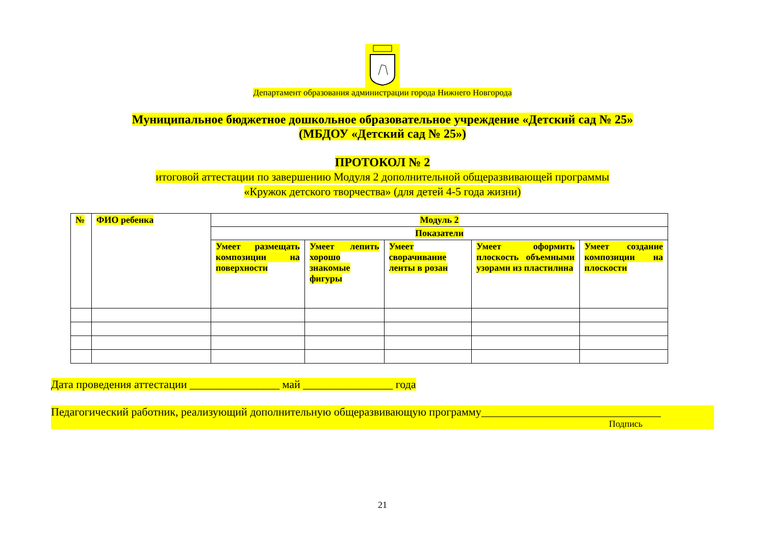Департамент образования администрации города Нижнего Новгорода
Муниципальное бюджетное дошкольное образовательное учреждение «Детский сад № 25»
(МБДОУ «Детский сад № 25»)
ПРОТОКОЛ № 2
итоговой аттестации по завершению Модуля 2 дополнительной общеразвивающей программы
«Кружок детского творчества» (для детей 4-5 года жизни)
| № | ФИО ребенка | Модуль 2 | | | | |
| --- | --- | --- | --- | --- | --- | --- |
| | | Показатели | | | | |
| | | Умеет размещать композиции на поверхности | Умеет лепить хорошо знакомые фигуры | Умеет сворачивание ленты в розан | Умеет оформить плоскость объемными узорами из пластилина | Умеет создание композиции на плоскости |
Дата проведения аттестации ________________ май ________________ года
Педагогический работник, реализующий дополнительную общеразвивающую программу________________________________
Подпись
21